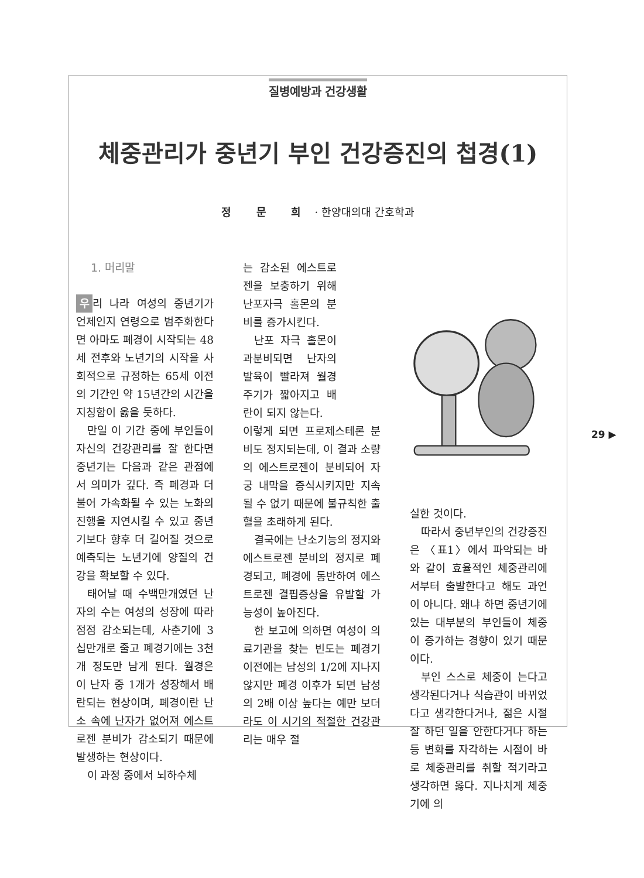질병예방과 건강생활
체중관리가 중년기 부인 건강증진의 첩경(1)
정 문 희 · 한양대의대 간호학과
1. 머리말
우 리 나라 여성의 중년기가 언제인지 연령으로 범주화한다면 아마도 폐경이 시작되는 48세 전후와 노년기의 시작을 사회적으로 규정하는 65세 이전의 기간인 약 15년간의 시간을 지칭함이 옳을 듯하다.
만일 이 기간 중에 부인들이 자신의 건강관리를 잘 한다면 중년기는 다음과 같은 관점에서 의미가 깊다. 즉 폐경과 더불어 가속화될 수 있는 노화의 진행을 지연시킬 수 있고 중년기보다 향후 더 길어질 것으로 예측되는 노년기에 양질의 건강을 확보할 수 있다.
태어날 때 수백만개였던 난자의 수는 여성의 성장에 따라 점점 감소되는데, 사춘기에 3십만개로 줄고 폐경기에는 3천개 정도만 남게 된다. 월경은 이 난자 중 1개가 성장해서 배란되는 현상이며, 폐경이란 난소 속에 난자가 없어져 에스트로젠 분비가 감소되기 때문에 발생하는 현상이다.
이 과정 중에서 뇌하수체
는 감소된 에스트로젠을 보충하기 위해 난포자극 홀몬의 분비를 증가시킨다.
난포 자극 홀몬이 과분비되면 난자의 발육이 빨라져 월경 주기가 짧아지고 배란이 되지 않는다.
이렇게 되면 프로제스테론 분비도 정지되는데, 이 결과 소량의 에스트로젠이 분비되어 자궁 내막을 증식시키지만 지속될 수 없기 때문에 불규칙한 출혈을 초래하게 된다.
결국에는 난소기능의 정지와 에스트로젠 분비의 정지로 폐경되고, 폐경에 동반하여 에스트로젠 결핍증상을 유발할 가능성이 높아진다.
한 보고에 의하면 여성이 의료기관을 찾는 빈도는 폐경기 이전에는 남성의 1/2에 지나지 않지만 폐경 이후가 되면 남성의 2배 이상 높다는 예만 보더라도 이 시기의 적절한 건강관리는 매우 절
실한 것이다.
따라서 중년부인의 건강증진은 〈표1〉에서 파악되는 바와 같이 효율적인 체중관리에서부터 출발한다고 해도 과언이 아니다. 왜냐 하면 중년기에 있는 대부분의 부인들이 체중이 증가하는 경향이 있기 때문이다.
부인 스스로 체중이 는다고 생각된다거나 식습관이 바뀌었다고 생각한다거나, 젊은 시절 잘 하던 일을 안한다거나 하는 등 변화를 자각하는 시점이 바로 체중관리를 취할 적기라고 생각하면 옳다. 지나치게 체중기에 의
29 ▶